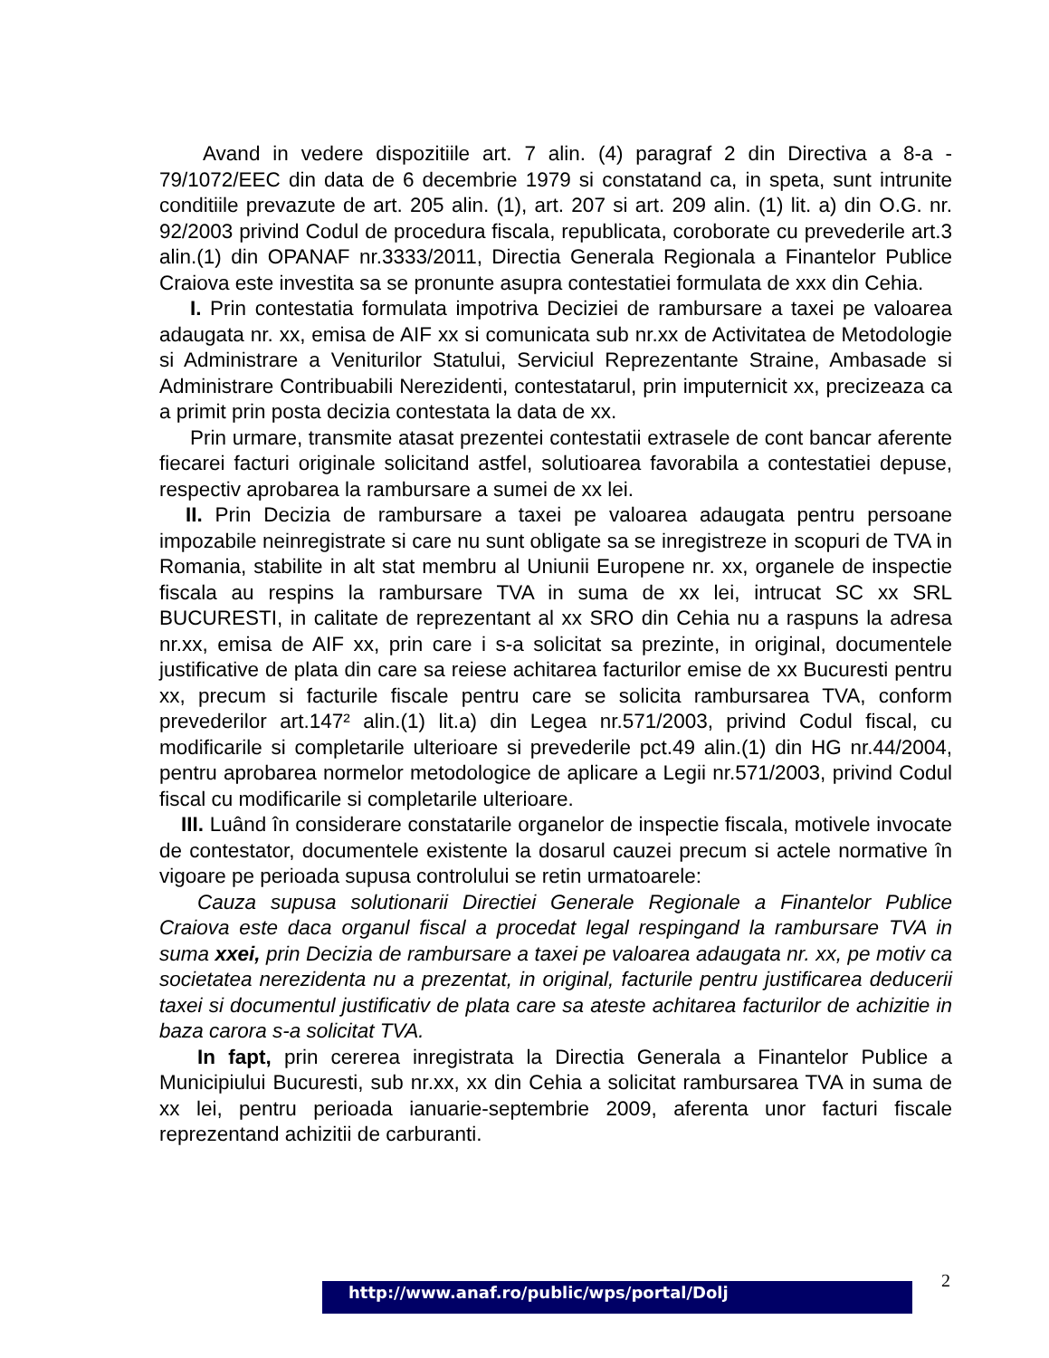Avand in vedere dispozitiile art. 7 alin. (4) paragraf 2 din Directiva a 8-a - 79/1072/EEC din data de 6 decembrie 1979 si constatand ca, in speta, sunt intrunite conditiile prevazute de art. 205 alin. (1), art. 207 si art. 209 alin. (1) lit. a) din O.G. nr. 92/2003 privind Codul de procedura fiscala, republicata, coroborate cu prevederile art.3 alin.(1) din OPANAF nr.3333/2011, Directia Generala Regionala a Finantelor Publice Craiova este investita sa se pronunte asupra contestatiei formulata de xxx din Cehia.
I. Prin contestatia formulata impotriva Deciziei de rambursare a taxei pe valoarea adaugata nr. xx, emisa de AIF xx si comunicata sub nr.xx de Activitatea de Metodologie si Administrare a Veniturilor Statului, Serviciul Reprezentante Straine, Ambasade si Administrare Contribuabili Nerezidenti, contestatarul, prin imputernicit xx, precizeaza ca a primit prin posta decizia contestata la data de xx.
Prin urmare, transmite atasat prezentei contestatii extrasele de cont bancar aferente fiecarei facturi originale solicitand astfel, solutioarea favorabila a contestatiei depuse, respectiv aprobarea la rambursare a sumei de xx lei.
II. Prin Decizia de rambursare a taxei pe valoarea adaugata pentru persoane impozabile neinregistrate si care nu sunt obligate sa se inregistreze in scopuri de TVA in Romania, stabilite in alt stat membru al Uniunii Europene nr. xx, organele de inspectie fiscala au respins la rambursare TVA in suma de xx lei, intrucat SC xx SRL BUCURESTI, in calitate de reprezentant al xx SRO din Cehia nu a raspuns la adresa nr.xx, emisa de AIF xx, prin care i s-a solicitat sa prezinte, in original, documentele justificative de plata din care sa reiese achitarea facturilor emise de xx Bucuresti pentru xx, precum si facturile fiscale pentru care se solicita rambursarea TVA, conform prevederilor art.147² alin.(1) lit.a) din Legea nr.571/2003, privind Codul fiscal, cu modificarile si completarile ulterioare si prevederile pct.49 alin.(1) din HG nr.44/2004, pentru aprobarea normelor metodologice de aplicare a Legii nr.571/2003, privind Codul fiscal cu modificarile si completarile ulterioare.
III. Luând în considerare constatarile organelor de inspectie fiscala, motivele invocate de contestator, documentele existente la dosarul cauzei precum si actele normative în vigoare pe perioada supusa controlului se retin urmatoarele:
Cauza supusa solutionarii Directiei Generale Regionale a Finantelor Publice Craiova este daca organul fiscal a procedat legal respingand la rambursare TVA in suma xxei, prin Decizia de rambursare a taxei pe valoarea adaugata nr. xx, pe motiv ca societatea nerezidenta nu a prezentat, in original, facturile pentru justificarea deducerii taxei si documentul justificativ de plata care sa ateste achitarea facturilor de achizitie in baza carora s-a solicitat TVA.
In fapt, prin cererea inregistrata la Directia Generala a Finantelor Publice a Municipiului Bucuresti, sub nr.xx, xx din Cehia a solicitat rambursarea TVA in suma de xx lei, pentru perioada ianuarie-septembrie 2009, aferenta unor facturi fiscale reprezentand achizitii de carburanti.
2
http://www.anaf.ro/public/wps/portal/Dolj